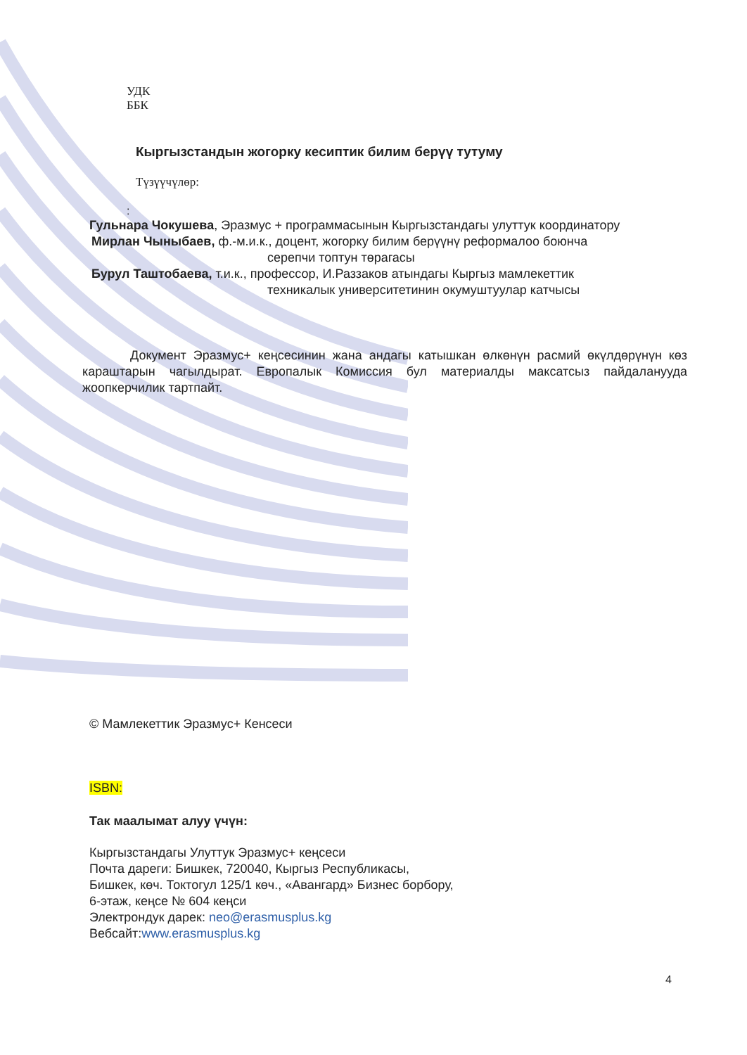УДК
ББК
Кыргызстандын жогорку кесиптик билим берүү тутуму
Түзүүчүлөр:
:
Гульнара Чокушева, Эразмус + программасынын Кыргызстандагы улуттук координатору
Мирлан Чыныбаев, ф.-м.и.к., доцент, жогорку билим берүүнү реформалоо боюнча
серепчи топтун төрагасы
Бурул Таштобаева, т.и.к., профессор, И.Раззаков атындагы Кыргыз мамлекеттик
техникалык университетинин окумуштуулар катчысы
Документ Эразмус+ кеңсесинин жана андагы катышкан өлкөнүн расмий өкүлдөрүнүн көз караштарын чагылдырат. Европалык Комиссия бул материалды максатсыз пайдаланууда жоопкерчилик тартпайт.
© Мамлекеттик Эразмус+ Кенсеси
ISBN:
Так маалымат алуу үчүн:
Кыргызстандагы Улуттук Эразмус+ кеңсеси
Почта дареги: Бишкек, 720040, Кыргыз Республикасы,
Бишкек, көч. Токтогул 125/1 көч., «Авангард» Бизнес борбору,
6-этаж, кеңсе № 604 кеңси
Электрондук дарек: neo@erasmusplus.kg
Вебсайт:www.erasmusplus.kg
4